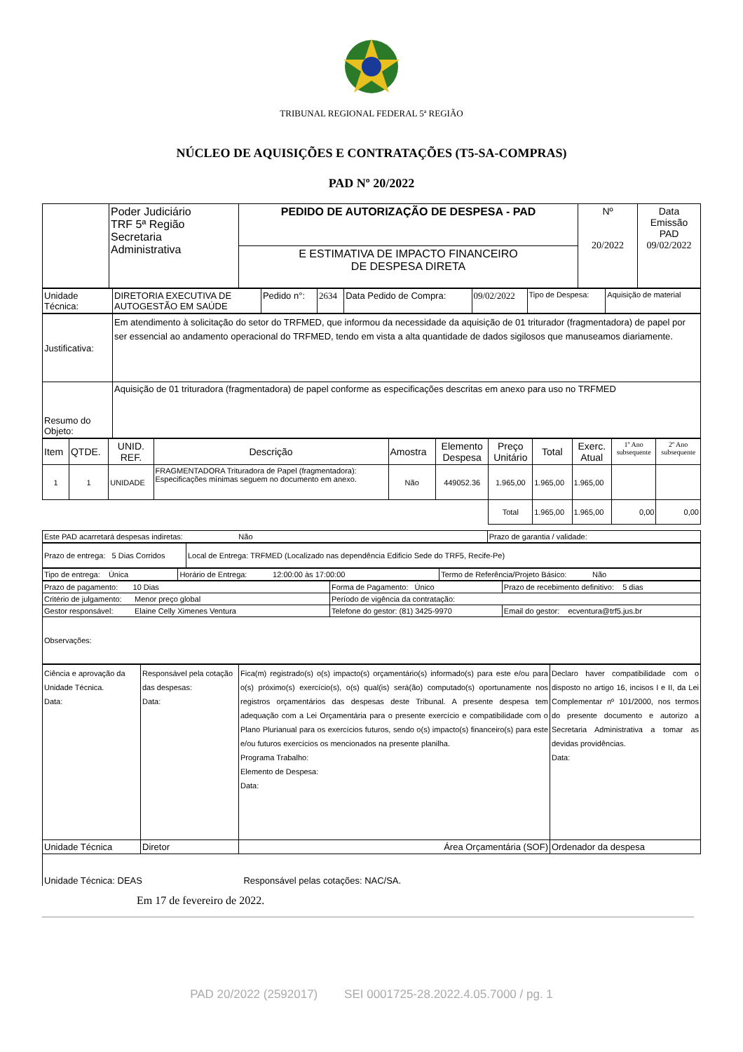TRIBUNAL REGIONAL FEDERAL 5ª REGIÃO
NÚCLEO DE AQUISIÇÕES E CONTRATAÇÕES (T5-SA-COMPRAS)
PAD Nº 20/2022
| | Poder Judiciário TRF 5ª Região Secretaria Administrativa | PEDIDO DE AUTORIZAÇÃO DE DESPESA - PAD | Nº 20/2022 | Data Emissão PAD 09/02/2022 |
| | | E ESTIMATIVA DE IMPACTO FINANCEIRO DE DESPESA DIRETA | | |
| Unidade Técnica: | DIRETORIA EXECUTIVA DE AUTOGESTÃO EM SAÚDE | Pedido n°: | 2634 | Data Pedido de Compra: | 09/02/2022 | Tipo de Despesa: | Aquisição de material |
| Justificativa: | Em atendimento à solicitação do setor do TRFMED, que informou da necessidade da aquisição de 01 triturador (fragmentadora) de papel por ser essencial ao andamento operacional do TRFMED, tendo em vista a alta quantidade de dados sigilosos que manuseamos diariamente. |
| Resumo do Objeto: | Aquisição de 01 trituradora (fragmentadora) de papel conforme as especificações descritas em anexo para uso no TRFMED |
| Item | QTDE. | UNID. REF. | Descrição | Amostra | Elemento Despesa | Preço Unitário | Total | Exerc. Atual | 1º Ano subsequente | 2º Ano subsequente |
| 1 | 1 | UNIDADE | FRAGMENTADORA Trituradora de Papel (fragmentadora): Especificações mínimas seguem no documento em anexo. | Não | 449052.36 | 1.965,00 | 1.965,00 | 1.965,00 | | |
| | | | | | | Total | 1.965,00 | 1.965,00 | 0,00 | 0,00 |
| Este PAD acarretará despesas indiretas: Não | Prazo de garantia / validade: |
| Prazo de entrega: 5 Dias Corridos | Local de Entrega: TRFMED (Localizado nas dependência Edificio Sede do TRF5, Recife-Pe) |
| Tipo de entrega: Única | Horário de Entrega: 12:00:00 às 17:00:00 | Termo de Referência/Projeto Básico: Não |
| Prazo de pagamento: 10 Dias | Forma de Pagamento: Único | Prazo de recebimento definitivo: 5 dias |
| Critério de julgamento: Menor preço global | Período de vigência da contratação: | |
| Gestor responsável: Elaine Celly Ximenes Ventura | Telefone do gestor: (81) 3425-9970 | Email do gestor: ecventura@trf5.jus.br |
| Observações: | | |
| Ciência e aprovação da Unidade Técnica. Data: | Responsável pela cotação das despesas: Data: | Fica(m) registrado(s) o(s) impacto(s) orçamentário(s) informado(s) para este e/ou para o(s) próximo(s) exercício(s), o(s) qual(is) será(ão) computado(s) oportunamente nos registros orçamentários das despesas deste Tribunal. A presente despesa tem adequação com a Lei Orçamentária para o presente exercício e compatibilidade com o Plano Plurianual para os exercícios futuros, sendo o(s) impacto(s) financeiro(s) para este e/ou futuros exercícios os mencionados na presente planilha. Programa Trabalho: Elemento de Despesa: Data: | Declaro haver compatibilidade com o disposto no artigo 16, incisos I e II, da Lei Complementar nº 101/2000, nos termos do presente documento e autorizo a Secretaria Administrativa a tomar as devidas providências. Data: |
| Unidade Técnica | Diretor | Área Orçamentária (SOF) | Ordenador da despesa |
Unidade Técnica: DEAS Responsável pelas cotações: NAC/SA.
Em 17 de fevereiro de 2022.
PAD 20/2022 (2592017) SEI 0001725-28.2022.4.05.7000 / pg. 1